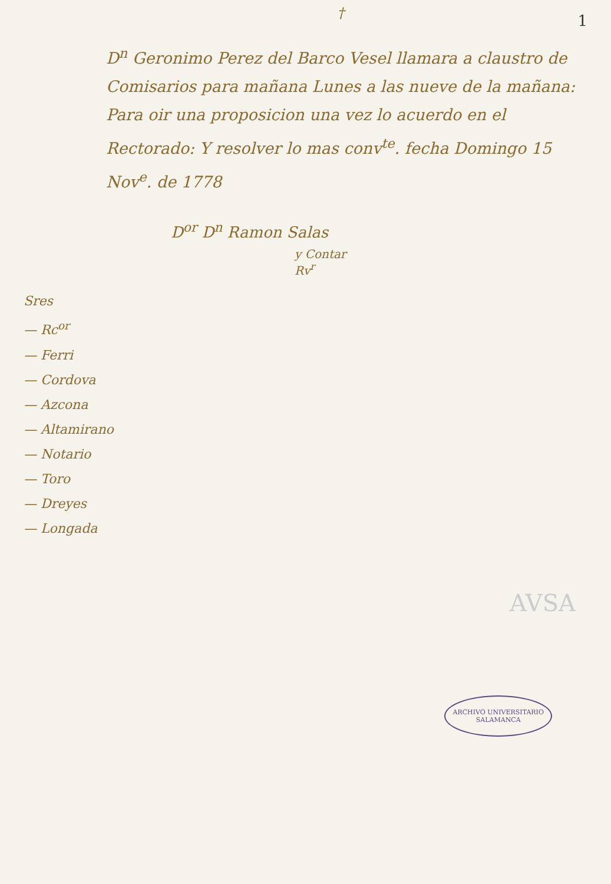1
†
D<sup>n</sup> Geronimo Perez del Barco Vesel llamara a claustro de Comisarios para mañana Lunes a las nueve de la mañana: Para oir una proposicion una vez lo acuerdo en el Rectorado: Y resolver lo mas conv<sup>te</sup>. fecha Domingo 15 Nov<sup>e</sup>. de 1778
D<sup>or</sup> D<sup>n</sup> Ramon Salas
y Contar
Rv<sup>r</sup>
Sres
— Rc<sup>or</sup>
— Ferri
— Cordova
— Azcona
— Altamirano
— Notario
— Toro
— Dreyes
— Longada
AVSA
ARCHIVO UNIVERSITARIO
SALAMANCA